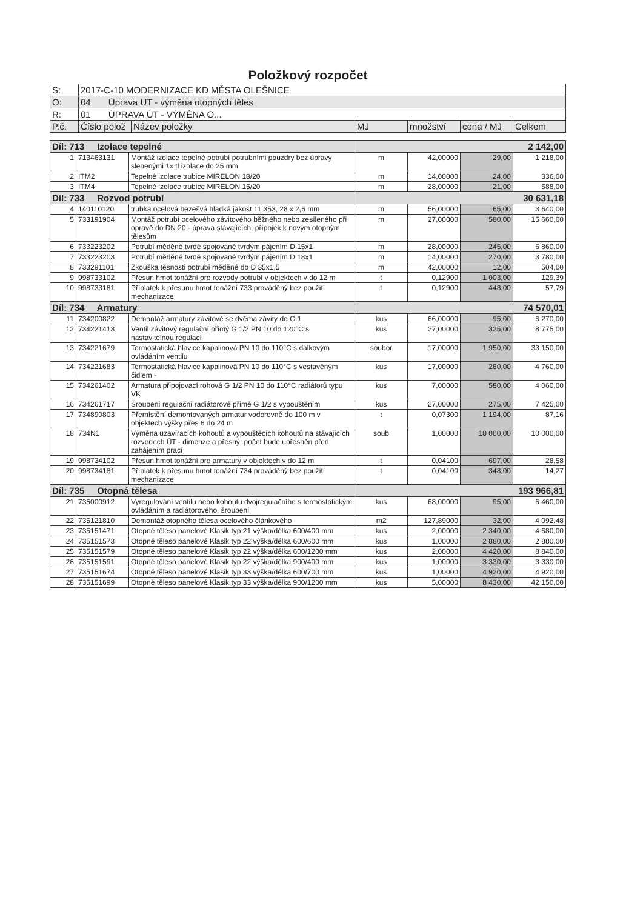Položkový rozpočet
| S: | 2017-C-10 MODERNIZACE KD MĚSTA OLEŠNICE | | | | | |
| O: | 04 Úprava UT - výměna otopných těles | | | | | |
| R: | 01 ÚPRAVA ÚT - VÝMĚNA O... | | | | | |
| P.č. | Číslo polož | Název položky | MJ | množství | cena / MJ | Celkem |
| Díl: 713 Izolace tepelné | | | 2 142,00 | | | |
| 1 | 713463131 | Montáž izolace tepelné potrubí potrubními pouzdry bez úpravy slepenými 1x tl izolace do 25 mm | m | 42,00000 | 29,00 | 1 218,00 |
| 2 | ITM2 | Tepelné izolace trubice MIRELON 18/20 | m | 14,00000 | 24,00 | 336,00 |
| 3 | ITM4 | Tepelné izolace trubice MIRELON 15/20 | m | 28,00000 | 21,00 | 588,00 |
| Díl: 733 Rozvod potrubí | | | 30 631,18 | | | |
| 4 | 140110120 | trubka ocelová bezešvá hladká jakost 11 353, 28 x 2,6 mm | m | 56,00000 | 65,00 | 3 640,00 |
| 5 | 733191904 | Montáž potrubí ocelového závitového běžného nebo zesíleného při opravě do DN 20 - úprava stávajících, přípojek k novým otopným tělesům | m | 27,00000 | 580,00 | 15 660,00 |
| 6 | 733223202 | Potrubí měděné tvrdé spojované tvrdým pájením D 15x1 | m | 28,00000 | 245,00 | 6 860,00 |
| 7 | 733223203 | Potrubí měděné tvrdé spojované tvrdým pájením D 18x1 | m | 14,00000 | 270,00 | 3 780,00 |
| 8 | 733291101 | Zkouška těsnosti potrubí měděné do D 35x1,5 | m | 42,00000 | 12,00 | 504,00 |
| 9 | 998733102 | Přesun hmot tonážní pro rozvody potrubí v objektech v do 12 m | t | 0,12900 | 1 003,00 | 129,39 |
| 10 | 998733181 | Příplatek k přesunu hmot tonážní 733 prováděný bez použití mechanizace | t | 0,12900 | 448,00 | 57,79 |
| Díl: 734 Armatury | | | 74 570,01 | | | |
| 11 | 734200822 | Demontáž armatury závitové se dvěma závity do G 1 | kus | 66,00000 | 95,00 | 6 270,00 |
| 12 | 734221413 | Ventil závitový regulační přímý G 1/2 PN 10 do 120°C s nastavitelnou regulací | kus | 27,00000 | 325,00 | 8 775,00 |
| 13 | 734221679 | Termostatická hlavice kapalinová PN 10 do 110°C s dálkovým ovládáním ventilu | soubor | 17,00000 | 1 950,00 | 33 150,00 |
| 14 | 734221683 | Termostatická hlavice kapalinová PN 10 do 110°C s vestavěným čidlem - | kus | 17,00000 | 280,00 | 4 760,00 |
| 15 | 734261402 | Armatura připojovací rohová G 1/2 PN 10 do 110°C radiátorů typu VK | kus | 7,00000 | 580,00 | 4 060,00 |
| 16 | 734261717 | Šroubení regulační radiátorové přímé G 1/2 s vypouštěním | kus | 27,00000 | 275,00 | 7 425,00 |
| 17 | 734890803 | Přemístění demontovaných armatur vodorovně do 100 m v objektech výšky přes 6 do 24 m | t | 0,07300 | 1 194,00 | 87,16 |
| 18 | 734N1 | Výměna uzavíracích kohoutů a vypouštěcích kohoutů na stávajících rozvodech ÚT - dimenze a přesný, počet bude upřesněn před zahájením prací | soub | 1,00000 | 10 000,00 | 10 000,00 |
| 19 | 998734102 | Přesun hmot tonážní pro armatury v objektech v do 12 m | t | 0,04100 | 697,00 | 28,58 |
| 20 | 998734181 | Příplatek k přesunu hmot tonážní 734 prováděný bez použití mechanizace | t | 0,04100 | 348,00 | 14,27 |
| Díl: 735 Otopná tělesa | | | 193 966,81 | | | |
| 21 | 735000912 | Vyregulování ventilu nebo kohoutu dvojregulačního s termostatickým ovládáním a radiátorového, šroubení | kus | 68,00000 | 95,00 | 6 460,00 |
| 22 | 735121810 | Demontáž otopného tělesa ocelového článkového | m2 | 127,89000 | 32,00 | 4 092,48 |
| 23 | 735151471 | Otopné těleso panelové Klasik typ 21 výška/délka 600/400 mm | kus | 2,00000 | 2 340,00 | 4 680,00 |
| 24 | 735151573 | Otopné těleso panelové Klasik typ 22 výška/délka 600/600 mm | kus | 1,00000 | 2 880,00 | 2 880,00 |
| 25 | 735151579 | Otopné těleso panelové Klasik typ 22 výška/délka 600/1200 mm | kus | 2,00000 | 4 420,00 | 8 840,00 |
| 26 | 735151591 | Otopné těleso panelové Klasik typ 22 výška/délka 900/400 mm | kus | 1,00000 | 3 330,00 | 3 330,00 |
| 27 | 735151674 | Otopné těleso panelové Klasik typ 33 výška/délka 600/700 mm | kus | 1,00000 | 4 920,00 | 4 920,00 |
| 28 | 735151699 | Otopné těleso panelové Klasik typ 33 výška/délka 900/1200 mm | kus | 5,00000 | 8 430,00 | 42 150,00 |